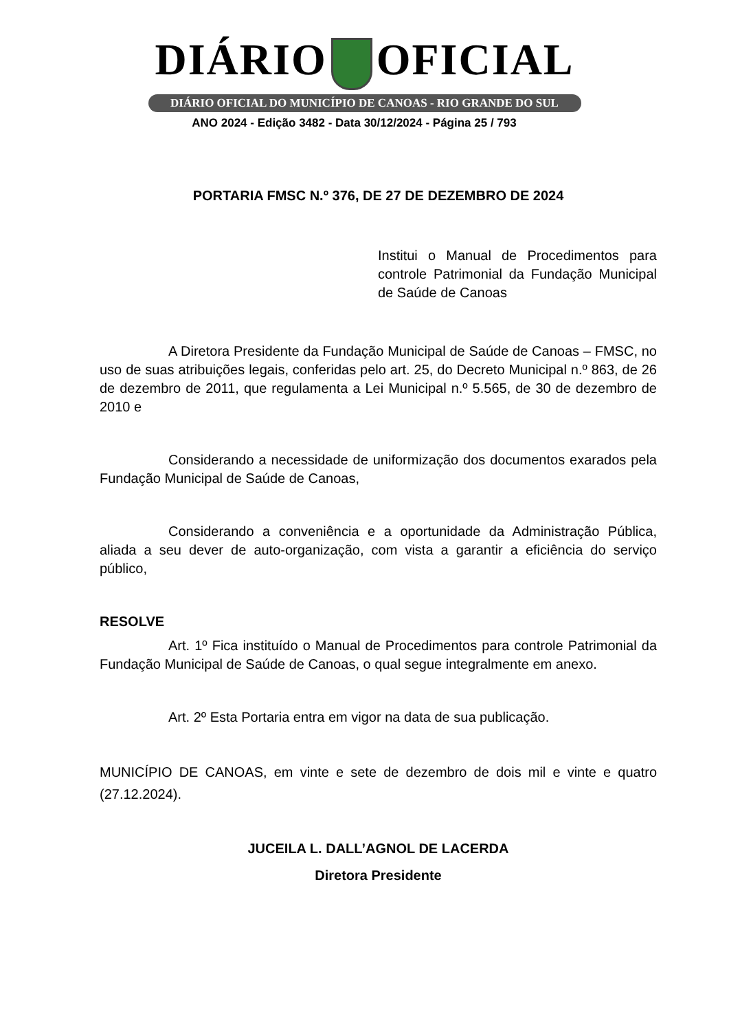DIÁRIO OFICIAL
DIÁRIO OFICIAL DO MUNICÍPIO DE CANOAS - RIO GRANDE DO SUL
ANO 2024 - Edição 3482 - Data 30/12/2024 - Página 25 / 793
PORTARIA FMSC N.º 376, DE 27 DE DEZEMBRO DE 2024
Institui o Manual de Procedimentos para controle Patrimonial da Fundação Municipal de Saúde de Canoas
A Diretora Presidente da Fundação Municipal de Saúde de Canoas – FMSC, no uso de suas atribuições legais, conferidas pelo art. 25, do Decreto Municipal n.º 863, de 26 de dezembro de 2011, que regulamenta a Lei Municipal n.º 5.565, de 30 de dezembro de 2010 e
Considerando a necessidade de uniformização dos documentos exarados pela Fundação Municipal de Saúde de Canoas,
Considerando a conveniência e a oportunidade da Administração Pública, aliada a seu dever de auto-organização, com vista a garantir a eficiência do serviço público,
RESOLVE
Art. 1º Fica instituído o Manual de Procedimentos para controle Patrimonial da Fundação Municipal de Saúde de Canoas, o qual segue integralmente em anexo.
Art. 2º Esta Portaria entra em vigor na data de sua publicação.
MUNICÍPIO DE CANOAS, em vinte e sete de dezembro de dois mil e vinte e quatro (27.12.2024).
JUCEILA L. DALL’AGNOL DE LACERDA
Diretora Presidente